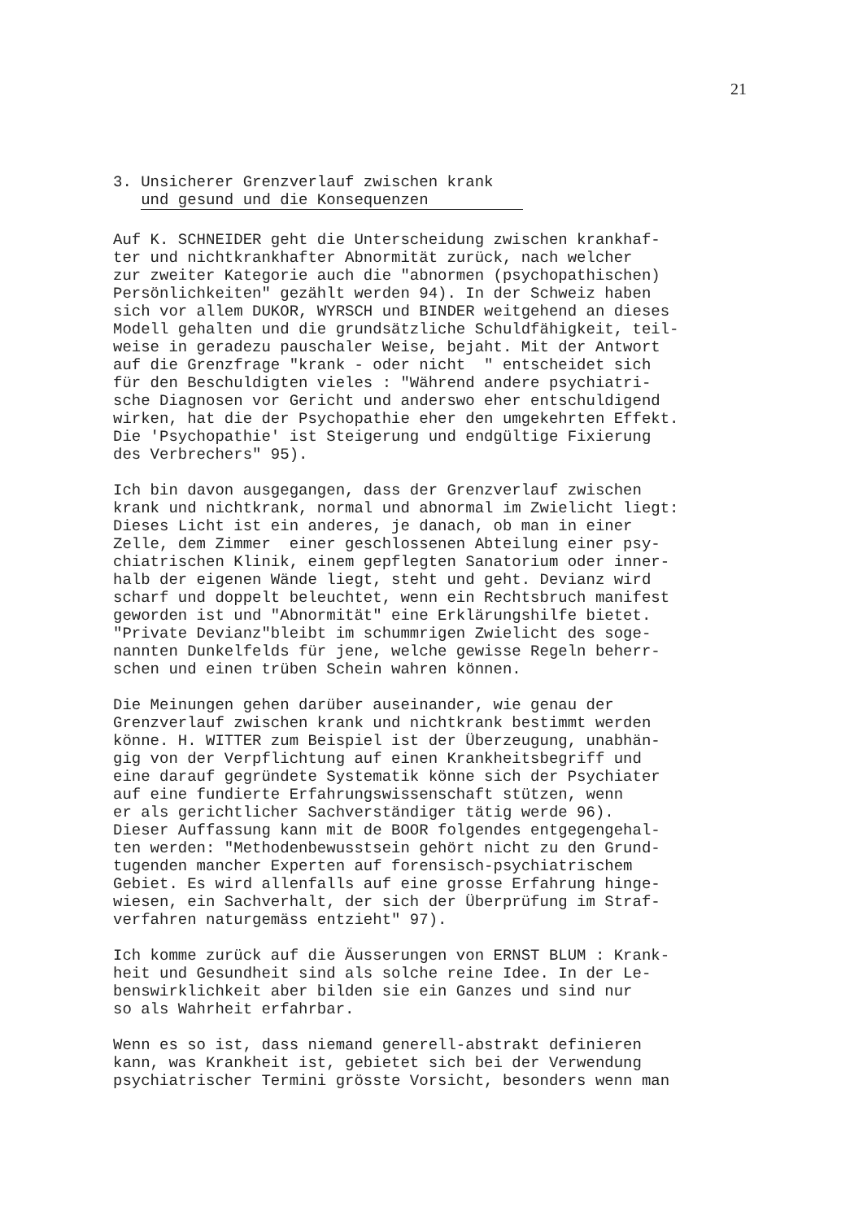21
3. Unsicherer Grenzverlauf zwischen krank
und gesund und die Konsequenzen
Auf K. SCHNEIDER geht die Unterscheidung zwischen krankhaf- ter und nichtkrankhafter Abnormität zurück, nach welcher zur zweiter Kategorie auch die "abnormen (psychopathischen) Persönlichkeiten" gezählt werden 94). In der Schweiz haben sich vor allem DUKOR, WYRSCH und BINDER weitgehend an dieses Modell gehalten und die grundsätzliche Schuldfähigkeit, teil- weise in geradezu pauschaler Weise, bejaht. Mit der Antwort auf die Grenzfrage "krank - oder nicht " entscheidet sich für den Beschuldigten vieles : "Während andere psychiatri- sche Diagnosen vor Gericht und anderswo eher entschuldigend wirken, hat die der Psychopathie eher den umgekehrten Effekt. Die 'Psychopathie' ist Steigerung und endgültige Fixierung des Verbrechers" 95).
Ich bin davon ausgegangen, dass der Grenzverlauf zwischen krank und nichtkrank, normal und abnormal im Zwielicht liegt: Dieses Licht ist ein anderes, je danach, ob man in einer Zelle, dem Zimmer einer geschlossenen Abteilung einer psy- chiatrischen Klinik, einem gepflegten Sanatorium oder inner- halb der eigenen Wände liegt, steht und geht. Devianz wird scharf und doppelt beleuchtet, wenn ein Rechtsbruch manifest geworden ist und "Abnormität" eine Erklärungshilfe bietet. "Private Devianz"bleibt im schummrigen Zwielicht des soge- nannten Dunkelfelds für jene, welche gewisse Regeln beherr- schen und einen trüben Schein wahren können.
Die Meinungen gehen darüber auseinander, wie genau der Grenzverlauf zwischen krank und nichtkrank bestimmt werden könne. H. WITTER zum Beispiel ist der Überzeugung, unabhän- gig von der Verpflichtung auf einen Krankheitsbegriff und eine darauf gegründete Systematik könne sich der Psychiater auf eine fundierte Erfahrungswissenschaft stützen, wenn er als gerichtlicher Sachverständiger tätig werde 96). Dieser Auffassung kann mit de BOOR folgendes entgegengehal- ten werden: "Methodenbewusstsein gehört nicht zu den Grund- tugenden mancher Experten auf forensisch-psychiatrischem Gebiet. Es wird allenfalls auf eine grosse Erfahrung hinge- wiesen, ein Sachverhalt, der sich der Überprüfung im Straf- verfahren naturgemäss entzieht" 97).
Ich komme zurück auf die Äusserungen von ERNST BLUM : Krank- heit und Gesundheit sind als solche reine Idee. In der Le- benswirklichkeit aber bilden sie ein Ganzes und sind nur so als Wahrheit erfahrbar.
Wenn es so ist, dass niemand generell-abstrakt definieren kann, was Krankheit ist, gebietet sich bei der Verwendung psychiatrischer Termini grösste Vorsicht, besonders wenn man